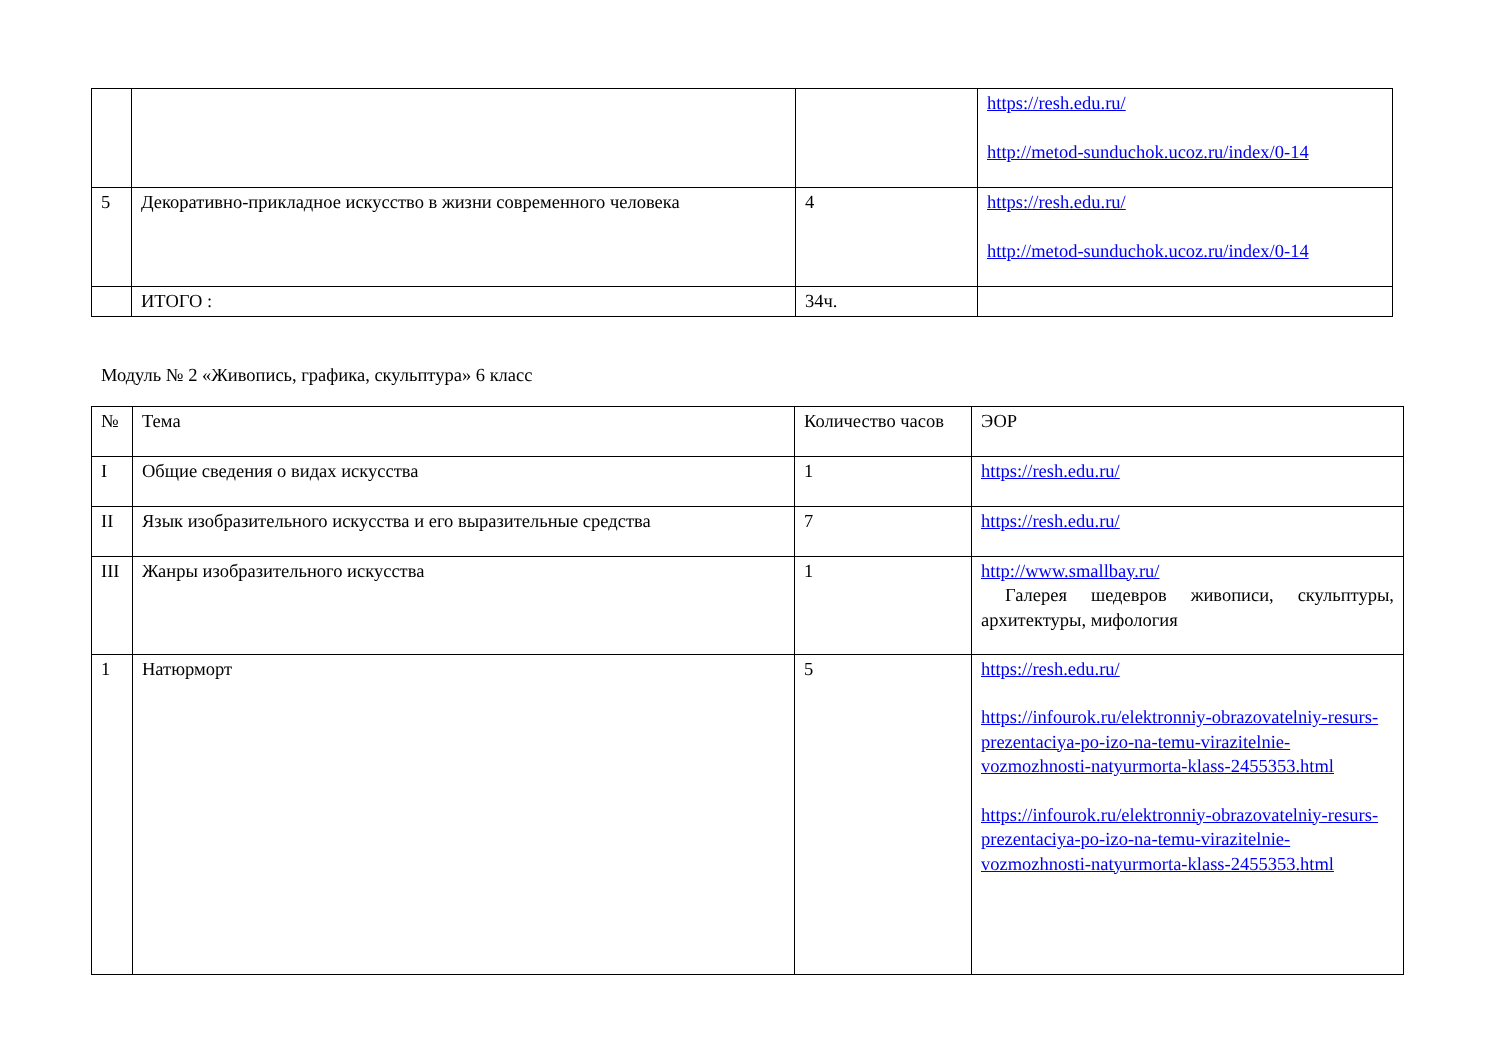| | | | https://resh.edu.ru/ http://metod-sunduchok.ucoz.ru/index/0-14 |
| 5 | Декоративно-прикладное искусство в жизни современного человека | 4 | https://resh.edu.ru/ http://metod-sunduchok.ucoz.ru/index/0-14 |
| | ИТОГО : | 34ч. | |
Модуль № 2 «Живопись, графика, скульптура» 6 класс
| № | Тема | Количество часов | ЭОР |
| I | Общие сведения о видах искусства | 1 | https://resh.edu.ru/ |
| II | Язык изобразительного искусства и его выразительные средства | 7 | https://resh.edu.ru/ |
| III | Жанры изобразительного искусства | 1 | http://www.smallbay.ru/ Галерея шедевров живописи, скульптуры, архитектуры, мифология |
| 1 | Натюрморт | 5 | https://resh.edu.ru/ https://infourok.ru/elektronniy-obrazovatelniy-resurs-prezentaciya-po-izo-na-temu-virazitelnie-vozmozhnosti-natyurmorta-klass-2455353.html https://infourok.ru/elektronniy-obrazovatelniy-resurs-prezentaciya-po-izo-na-temu-virazitelnie-vozmozhnosti-natyurmorta-klass-2455353.html |